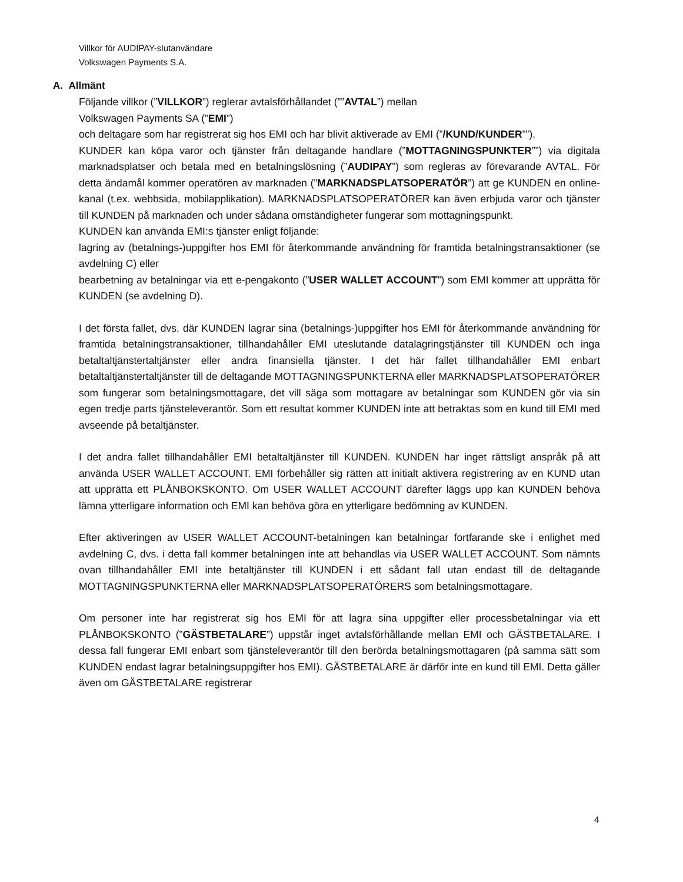Villkor för AUDIPAY-slutanvändare
Volkswagen Payments S.A.
A. Allmänt
Följande villkor (”VILLKOR”) reglerar avtalsförhållandet (””AVTAL”) mellan
Volkswagen Payments SA (”EMI”)
och deltagare som har registrerat sig hos EMI och har blivit aktiverade av EMI (”/KUND/KUNDER””).
KUNDER kan köpa varor och tjänster från deltagande handlare (”MOTTAGNINGSPUNKTER””) via digitala marknadsplatser och betala med en betalningslösning (”AUDIPAY”) som regleras av förevarande AVTAL. För detta ändamål kommer operatören av marknaden (”MARKNADSPLATSOPERATÖR”) att ge KUNDEN en online-kanal (t.ex. webbsida, mobilapplikation). MARKNADSPLATSOPERATÖRER kan även erbjuda varor och tjänster till KUNDEN på marknaden och under sådana omständigheter fungerar som mottagningspunkt.
KUNDEN kan använda EMI:s tjänster enligt följande:
lagring av (betalnings-)uppgifter hos EMI för återkommande användning för framtida betalningstransaktioner (se avdelning C) eller
bearbetning av betalningar via ett e-pengakonto (”USER WALLET ACCOUNT”) som EMI kommer att upprätta för KUNDEN (se avdelning D).
I det första fallet, dvs. där KUNDEN lagrar sina (betalnings-)uppgifter hos EMI för återkommande användning för framtida betalningstransaktioner, tillhandahåller EMI uteslutande datalagringstjänster till KUNDEN och inga betaltaltjänstertaltjänster eller andra finansiella tjänster. I det här fallet tillhandahåller EMI enbart betaltaltjänstertaltjänster till de deltagande MOTTAGNINGSPUNKTERNA eller MARKNADSPLATSOPERATÖRER som fungerar som betalningsmottagare, det vill säga som mottagare av betalningar som KUNDEN gör via sin egen tredje parts tjänsteleverantör. Som ett resultat kommer KUNDEN inte att betraktas som en kund till EMI med avseende på betaltjänster.
I det andra fallet tillhandahåller EMI betaltaltjänster till KUNDEN. KUNDEN har inget rättsligt anspråk på att använda USER WALLET ACCOUNT. EMI förbehåller sig rätten att initialt aktivera registrering av en KUND utan att upprätta ett PLÅNBOKSKONTO. Om USER WALLET ACCOUNT därefter läggs upp kan KUNDEN behöva lämna ytterligare information och EMI kan behöva göra en ytterligare bedömning av KUNDEN.
Efter aktiveringen av USER WALLET ACCOUNT-betalningen kan betalningar fortfarande ske i enlighet med avdelning C, dvs. i detta fall kommer betalningen inte att behandlas via USER WALLET ACCOUNT. Som nämnts ovan tillhandahåller EMI inte betaltjänster till KUNDEN i ett sådant fall utan endast till de deltagande MOTTAGNINGSPUNKTERNA eller MARKNADSPLATSOPERATÖRERS som betalningsmottagare.
Om personer inte har registrerat sig hos EMI för att lagra sina uppgifter eller processbetalningar via ett PLÅNBOKSKONTO (”GÄSTBETALARE”) uppstår inget avtalsförhållande mellan EMI och GÄSTBETALARE. I dessa fall fungerar EMI enbart som tjänsteleverantör till den berörda betalningsmottagaren (på samma sätt som KUNDEN endast lagrar betalningsuppgifter hos EMI). GÄSTBETALARE är därför inte en kund till EMI. Detta gäller även om GÄSTBETALARE registrerar
4